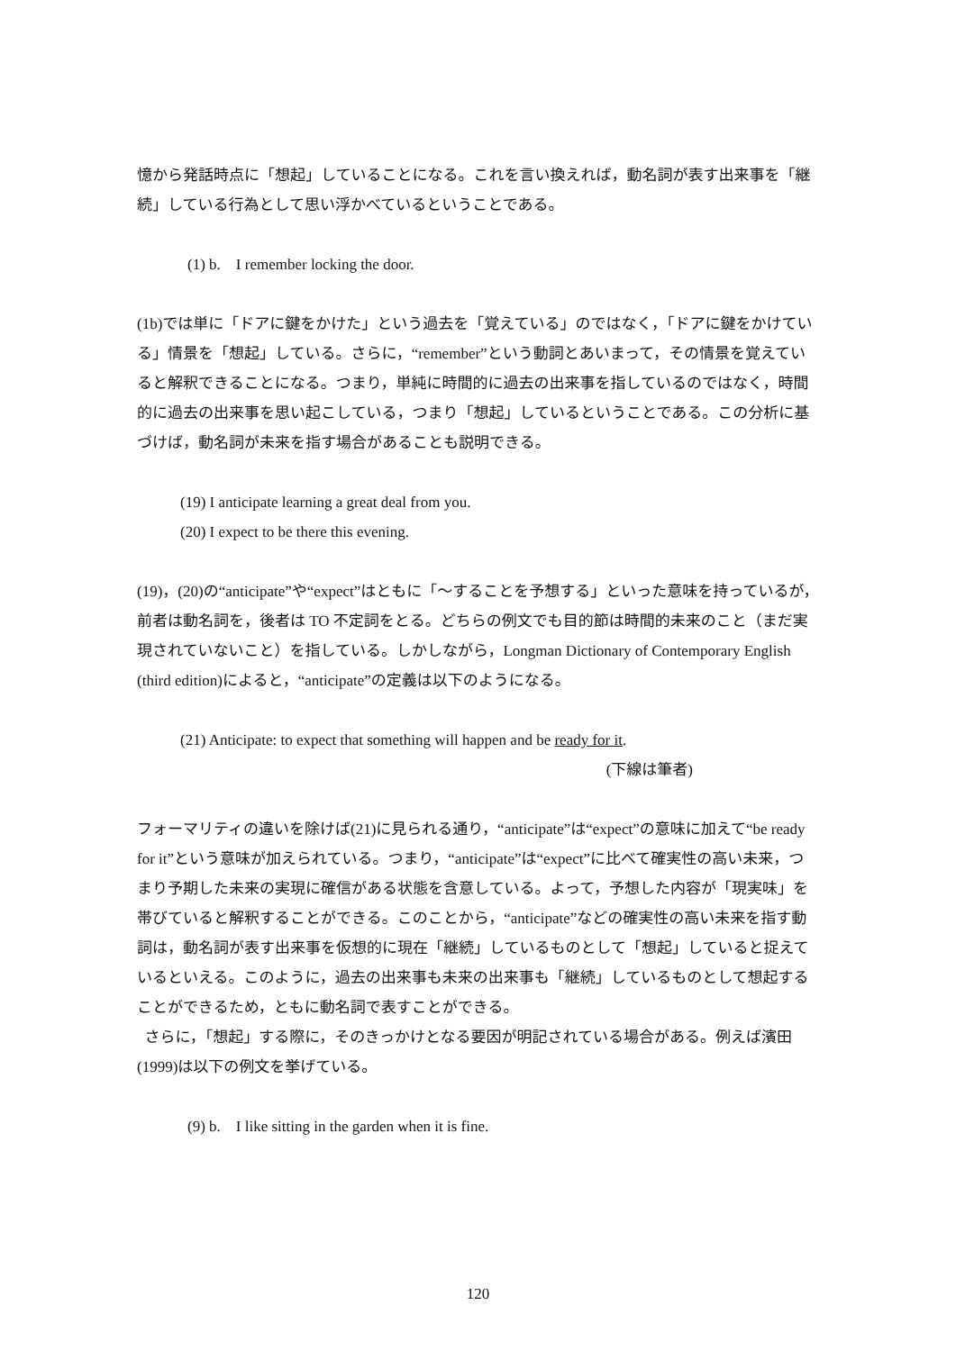憶から発話時点に「想起」していることになる。これを言い換えれば，動名詞が表す出来事を「継続」している行為として思い浮かべているということである。
(1) b. I remember locking the door.
(1b)では単に「ドアに鍵をかけた」という過去を「覚えている」のではなく，「ドアに鍵をかけている」情景を「想起」している。さらに，“remember”という動詞とあいまって，その情景を覚えていると解釈できることになる。つまり，単純に時間的に過去の出来事を指しているのではなく，時間的に過去の出来事を思い起こしている，つまり「想起」しているということである。この分析に基づけば，動名詞が未来を指す場合があることも説明できる。
(19) I anticipate learning a great deal from you.
(20) I expect to be there this evening.
(19)，(20)の“anticipate”や“expect”はともに「～することを予想する」といった意味を持っているが，前者は動名詞を，後者は TO 不定詞をとる。どちらの例文でも目的節は時間的未来のこと（まだ実現されていないこと）を指している。しかしながら，Longman Dictionary of Contemporary English (third edition)によると，“anticipate”の定義は以下のようになる。
(21) Anticipate: to expect that something will happen and be ready for it.
(下線は筆者)
フォーマリティの違いを除けば(21)に見られる通り，“anticipate”は“expect”の意味に加えて“be ready for it”という意味が加えられている。つまり，“anticipate”は“expect”に比べて確実性の高い未来，つまり予期した未来の実現に確信がある状態を含意している。よって，予想した内容が「現実味」を帯びていると解釈することができる。このことから，“anticipate”などの確実性の高い未来を指す動詞は，動名詞が表す出来事を仮想的に現在「継続」しているものとして「想起」していると捉えているといえる。このように，過去の出来事も未来の出来事も「継続」しているものとして想起することができるため，ともに動名詞で表すことができる。
さらに，「想起」する際に，そのきっかけとなる要因が明記されている場合がある。例えば濱田(1999)は以下の例文を挙げている。
(9) b. I like sitting in the garden when it is fine.
120